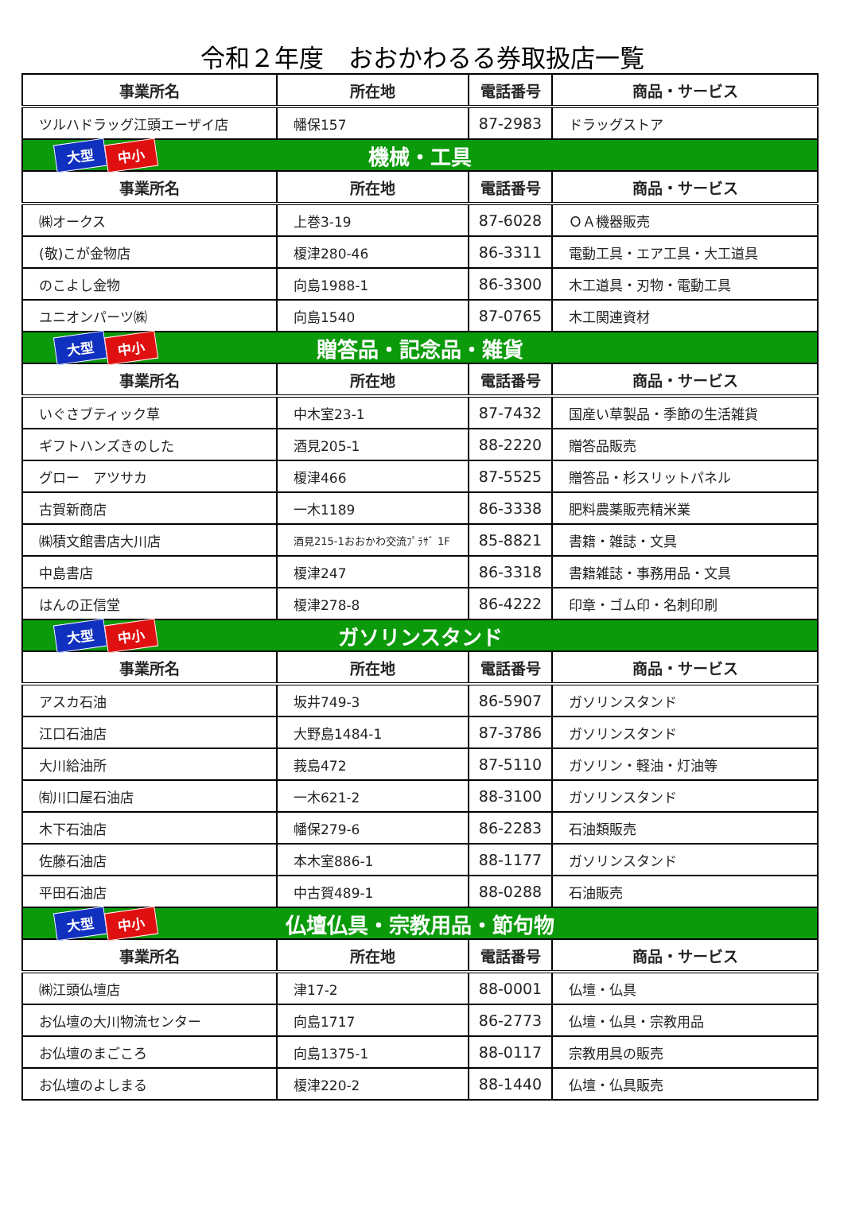令和２年度　おおかわるる券取扱店一覧
| 事業所名 | 所在地 | 電話番号 | 商品・サービス |
| --- | --- | --- | --- |
| ツルハドラッグ江頭エーザイ店 | 幡保157 | 87-2983 | ドラッグストア |
| 大型 中小 機械・工具 | | | |
| 事業所名 | 所在地 | 電話番号 | 商品・サービス |
| ㈱オークス | 上巻3-19 | 87-6028 | ＯＡ機器販売 |
| (敬)こが金物店 | 榎津280-46 | 86-3311 | 電動工具・エア工具・大工道具 |
| のこよし金物 | 向島1988-1 | 86-3300 | 木工道具・刃物・電動工具 |
| ユニオンパーツ㈱ | 向島1540 | 87-0765 | 木工関連資材 |
| 大型 中小 贈答品・記念品・雑貨 | | | |
| 事業所名 | 所在地 | 電話番号 | 商品・サービス |
| いぐさブティック草 | 中木室23-1 | 87-7432 | 国産い草製品・季節の生活雑貨 |
| ギフトハンズきのした | 酒見205-1 | 88-2220 | 贈答品販売 |
| グロー アツサカ | 榎津466 | 87-5525 | 贈答品・杉スリットパネル |
| 古賀新商店 | 一木1189 | 86-3338 | 肥料農薬販売精米業 |
| ㈱積文館書店大川店 | 酒見215-1おおかわ交流ﾌﾟﾗｻﾞ 1F | 85-8821 | 書籍・雑誌・文具 |
| 中島書店 | 榎津247 | 86-3318 | 書籍雑誌・事務用品・文具 |
| はんの正信堂 | 榎津278-8 | 86-4222 | 印章・ゴム印・名刺印刷 |
| 大型 中小 ガソリンスタンド | | | |
| 事業所名 | 所在地 | 電話番号 | 商品・サービス |
| アスカ石油 | 坂井749-3 | 86-5907 | ガソリンスタンド |
| 江口石油店 | 大野島1484-1 | 87-3786 | ガソリンスタンド |
| 大川給油所 | 莪島472 | 87-5110 | ガソリン・軽油・灯油等 |
| ㈲川口屋石油店 | 一木621-2 | 88-3100 | ガソリンスタンド |
| 木下石油店 | 幡保279-6 | 86-2283 | 石油類販売 |
| 佐藤石油店 | 本木室886-1 | 88-1177 | ガソリンスタンド |
| 平田石油店 | 中古賀489-1 | 88-0288 | 石油販売 |
| 大型 中小 仏壇仏具・宗教用品・節句物 | | | |
| 事業所名 | 所在地 | 電話番号 | 商品・サービス |
| ㈱江頭仏壇店 | 津17-2 | 88-0001 | 仏壇・仏具 |
| お仏壇の大川物流センター | 向島1717 | 86-2773 | 仏壇・仏具・宗教用品 |
| お仏壇のまごころ | 向島1375-1 | 88-0117 | 宗教用具の販売 |
| お仏壇のよしまる | 榎津220-2 | 88-1440 | 仏壇・仏具販売 |